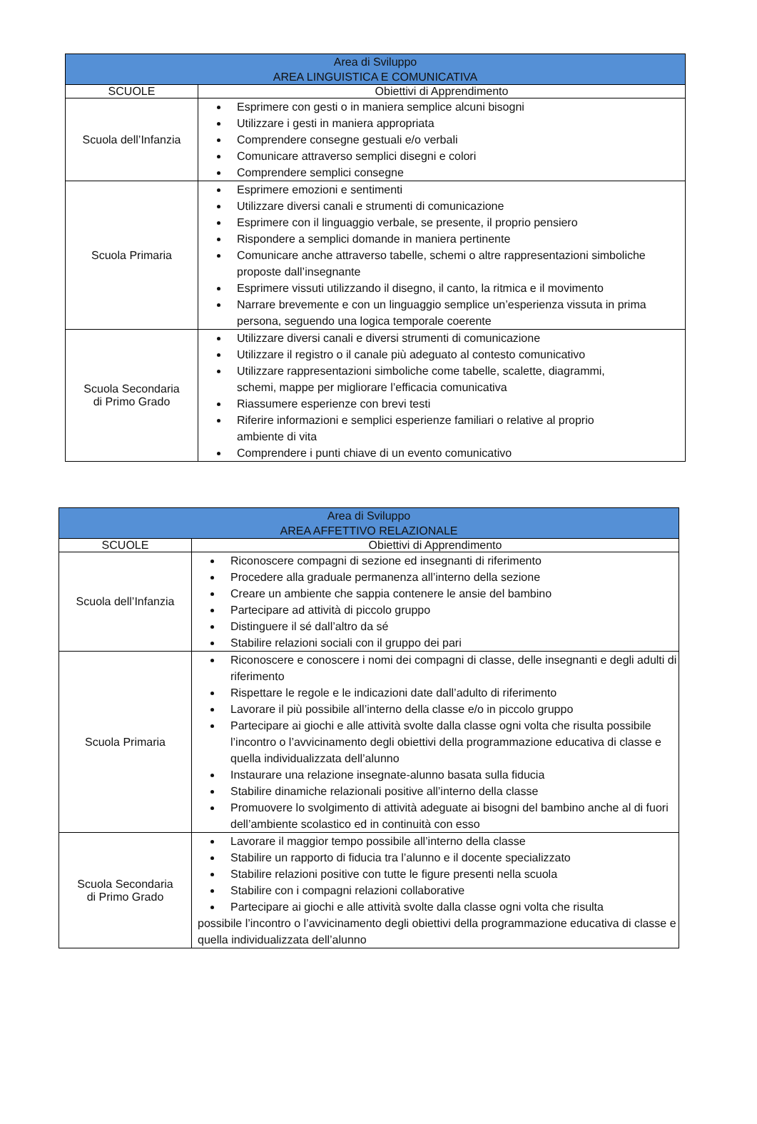| Area di Sviluppo AREA LINGUISTICA E COMUNICATIVA | |
| --- | --- |
| SCUOLE | Obiettivi di Apprendimento |
| Scuola dell’Infanzia | Esprimere con gesti o in maniera semplice alcuni bisogni Utilizzare i gesti in maniera appropriata Comprendere consegne gestuali e/o verbali Comunicare attraverso semplici disegni e colori Comprendere semplici consegne |
| Scuola Primaria | Esprimere emozioni e sentimenti Utilizzare diversi canali e strumenti di comunicazione Esprimere con il linguaggio verbale, se presente, il proprio pensiero Rispondere a semplici domande in maniera pertinente Comunicare anche attraverso tabelle, schemi o altre rappresentazioni simboliche proposte dall’insegnante Esprimere vissuti utilizzando il disegno, il canto, la ritmica e il movimento Narrare brevemente e con un linguaggio semplice un’esperienza vissuta in prima persona, seguendo una logica temporale coerente |
| Scuola Secondaria di Primo Grado | Utilizzare diversi canali e diversi strumenti di comunicazione Utilizzare il registro o il canale più adeguato al contesto comunicativo Utilizzare rappresentazioni simboliche come tabelle, scalette, diagrammi, schemi, mappe per migliorare l’efficacia comunicativa Riassumere esperienze con brevi testi Riferire informazioni e semplici esperienze familiari o relative al proprio ambiente di vita Comprendere i punti chiave di un evento comunicativo |
| Area di Sviluppo AREA AFFETTIVO RELAZIONALE | |
| --- | --- |
| SCUOLE | Obiettivi di Apprendimento |
| Scuola dell’Infanzia | Riconoscere compagni di sezione ed insegnanti di riferimento Procedere alla graduale permanenza all’interno della sezione Creare un ambiente che sappia contenere le ansie del bambino Partecipare ad attività di piccolo gruppo Distinguere il sé dall’altro da sé Stabilire relazioni sociali con il gruppo dei pari |
| Scuola Primaria | Riconoscere e conoscere i nomi dei compagni di classe, delle insegnanti e degli adulti di riferimento Rispettare le regole e le indicazioni date dall’adulto di riferimento Lavorare il più possibile all’interno della classe e/o in piccolo gruppo Partecipare ai giochi e alle attività svolte dalla classe ogni volta che risulta possibile l’incontro o l’avvicinamento degli obiettivi della programmazione educativa di classe e quella individualizzata dell’alunno Instaurare una relazione insegnate-alunno basata sulla fiducia Stabilire dinamiche relazionali positive all’interno della classe Promuovere lo svolgimento di attività adeguate ai bisogni del bambino anche al di fuori dell’ambiente scolastico ed in continuità con esso |
| Scuola Secondaria di Primo Grado | Lavorare il maggior tempo possibile all’interno della classe Stabilire un rapporto di fiducia tra l’alunno e il docente specializzato Stabilire relazioni positive con tutte le figure presenti nella scuola Stabilire con i compagni relazioni collaborative Partecipare ai giochi e alle attività svolte dalla classe ogni volta che risulta possibile l’incontro o l’avvicinamento degli obiettivi della programmazione educativa di classe e quella individualizzata dell’alunno |